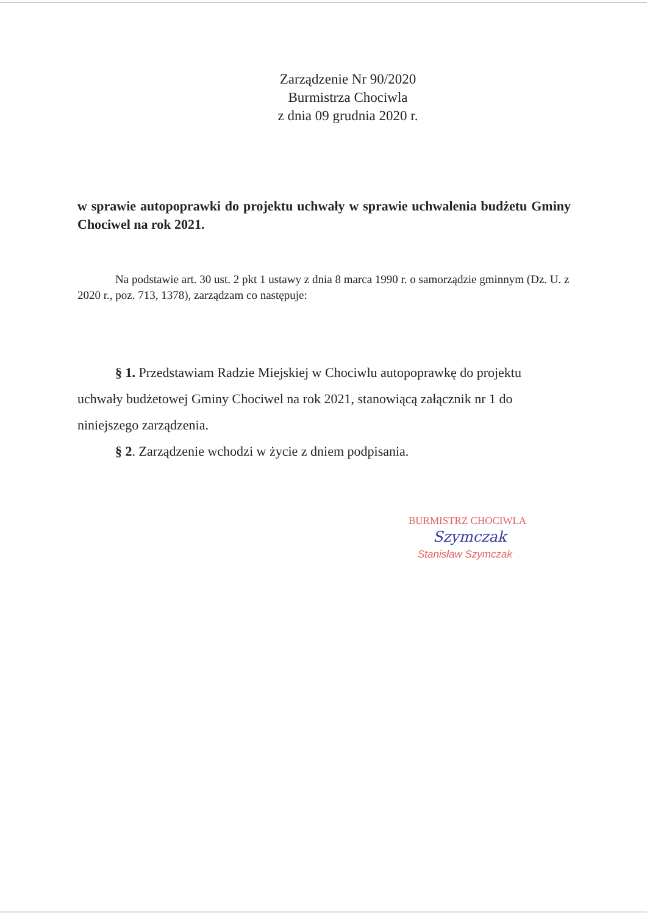Zarządzenie Nr 90/2020
Burmistrza Chociwla
z dnia 09 grudnia 2020 r.
w sprawie autopoprawki do projektu uchwały w sprawie uchwalenia budżetu Gminy Chociwel na rok 2021.
Na podstawie art. 30 ust. 2 pkt 1 ustawy z dnia 8 marca 1990 r. o samorządzie gminnym (Dz. U. z 2020 r., poz. 713, 1378), zarządzam co następuje:
§ 1. Przedstawiam Radzie Miejskiej w Chociwlu autopoprawkę do projektu uchwały budżetowej Gminy Chociwel na rok 2021, stanowiącą załącznik nr 1 do niniejszego zarządzenia.
§ 2. Zarządzenie wchodzi w życie z dniem podpisania.
BURMISTRZ CHOCIWLA
Szymczak
Stanisław Szymczak